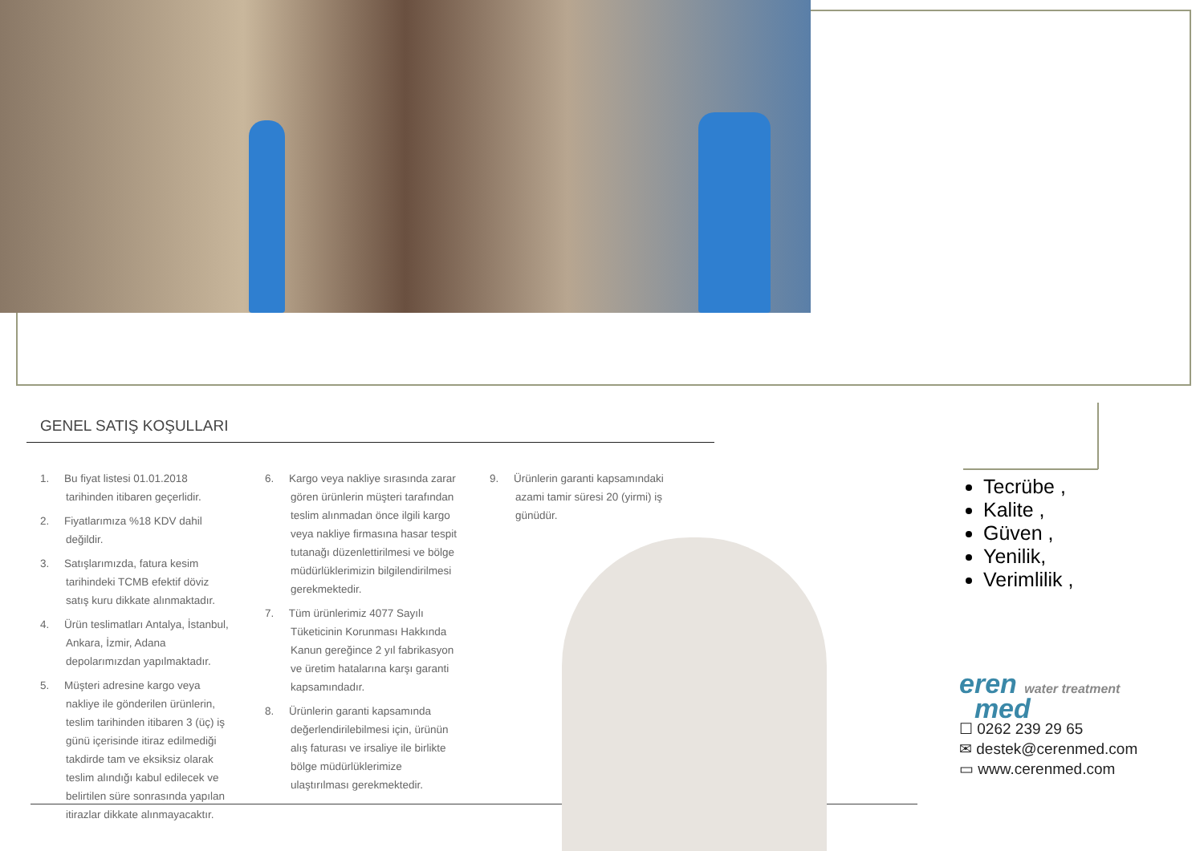GENEL SATIŞ KOŞULLARI
1. Bu fiyat listesi 01.01.2018 tarihinden itibaren geçerlidir.
2. Fiyatlarımıza %18 KDV dahil değildir.
3. Satışlarımızda, fatura kesim tarihindeki TCMB efektif döviz satış kuru dikkate alınmaktadır.
4. Ürün teslimatları Antalya, İstanbul, Ankara, İzmir, Adana depolarımızdan yapılmaktadır.
5. Müşteri adresine kargo veya nakliye ile gönderilen ürünlerin, teslim tarihinden itibaren 3 (üç) iş günü içerisinde itiraz edilmediği takdirde tam ve eksiksiz olarak teslim alındığı kabul edilecek ve belirtilen süre sonrasında yapılan itirazlar dikkate alınmayacaktır.
6. Kargo veya nakliye sırasında zarar gören ürünlerin müşteri tarafından teslim alınmadan önce ilgili kargo veya nakliye firmasına hasar tespit tutanağı düzenlettirilmesi ve bölge müdürlüklerimizin bilgilendirilmesi gerekmektedir.
7. Tüm ürünlerimiz 4077 Sayılı Tüketicinin Korunması Hakkında Kanun gereğince 2 yıl fabrikasyon ve üretim hatalarına karşı garanti kapsamındadır.
8. Ürünlerin garanti kapsamında değerlendirilebilmesi için, ürünün alış faturası ve irsaliye ile birlikte bölge müdürlüklerimize ulaştırılması gerekmektedir.
9. Ürünlerin garanti kapsamındaki azami tamir süresi 20 (yirmi) iş günüdür.
Tecrübe ,
Kalite ,
Güven ,
Yenilik,
Verimlilik ,
eren water treatment
med
☐ 0262 239 29 65
✉ destek@cerenmed.com
▭ www.cerenmed.com